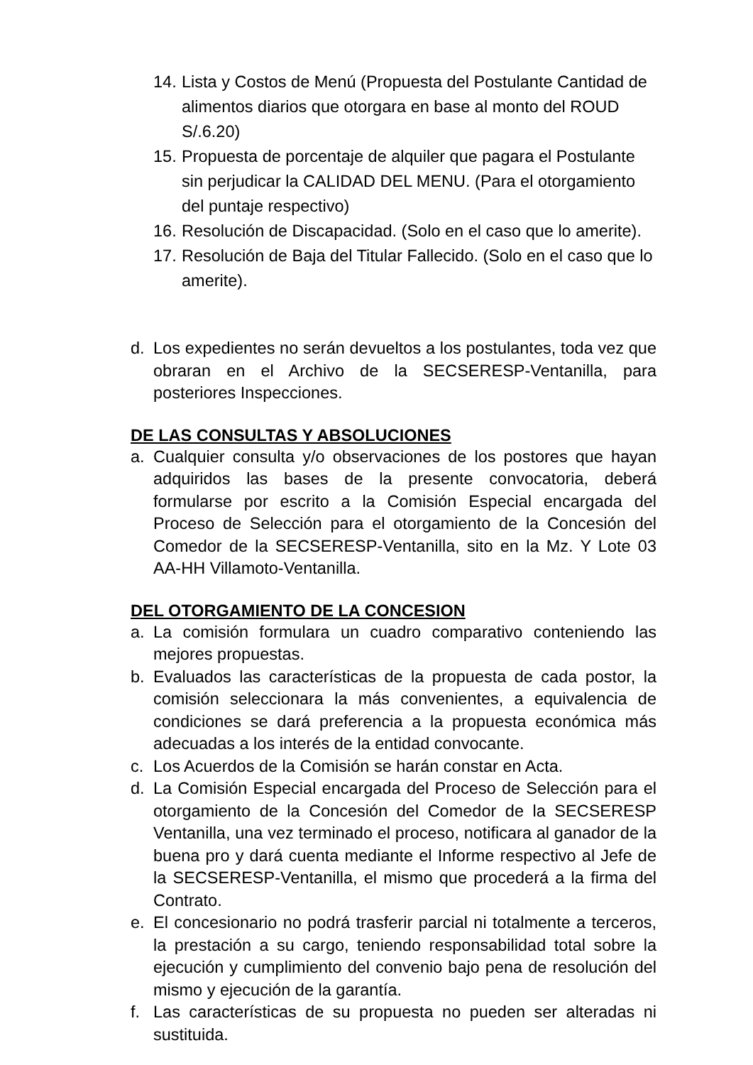14. Lista y Costos de Menú (Propuesta del Postulante Cantidad de alimentos diarios que otorgara en base al monto del ROUD S/.6.20)
15. Propuesta de porcentaje de alquiler que pagara el Postulante sin perjudicar la CALIDAD DEL MENU. (Para el otorgamiento del puntaje respectivo)
16. Resolución de Discapacidad. (Solo en el caso que lo amerite).
17. Resolución de Baja del Titular Fallecido. (Solo en el caso que lo amerite).
d. Los expedientes no serán devueltos a los postulantes, toda vez que obraran en el Archivo de la SECSERESP-Ventanilla, para posteriores Inspecciones.
DE LAS CONSULTAS Y ABSOLUCIONES
a. Cualquier consulta y/o observaciones de los postores que hayan adquiridos las bases de la presente convocatoria, deberá formularse por escrito a la Comisión Especial encargada del Proceso de Selección para el otorgamiento de la Concesión del Comedor de la SECSERESP-Ventanilla, sito en la Mz. Y Lote 03 AA-HH Villamoto-Ventanilla.
DEL OTORGAMIENTO DE LA CONCESION
a. La comisión formulara un cuadro comparativo conteniendo las mejores propuestas.
b. Evaluados las características de la propuesta de cada postor, la comisión seleccionara la más convenientes, a equivalencia de condiciones se dará preferencia a la propuesta económica más adecuadas a los interés de la entidad convocante.
c. Los Acuerdos de la Comisión se harán constar en Acta.
d. La Comisión Especial encargada del Proceso de Selección para el otorgamiento de la Concesión del Comedor de la SECSERESP Ventanilla, una vez terminado el proceso, notificara al ganador de la buena pro y dará cuenta mediante el Informe respectivo al Jefe de la SECSERESP-Ventanilla, el mismo que procederá a la firma del Contrato.
e. El concesionario no podrá trasferir parcial ni totalmente a terceros, la prestación a su cargo, teniendo responsabilidad total sobre la ejecución y cumplimiento del convenio bajo pena de resolución del mismo y ejecución de la garantía.
f. Las características de su propuesta no pueden ser alteradas ni sustituida.